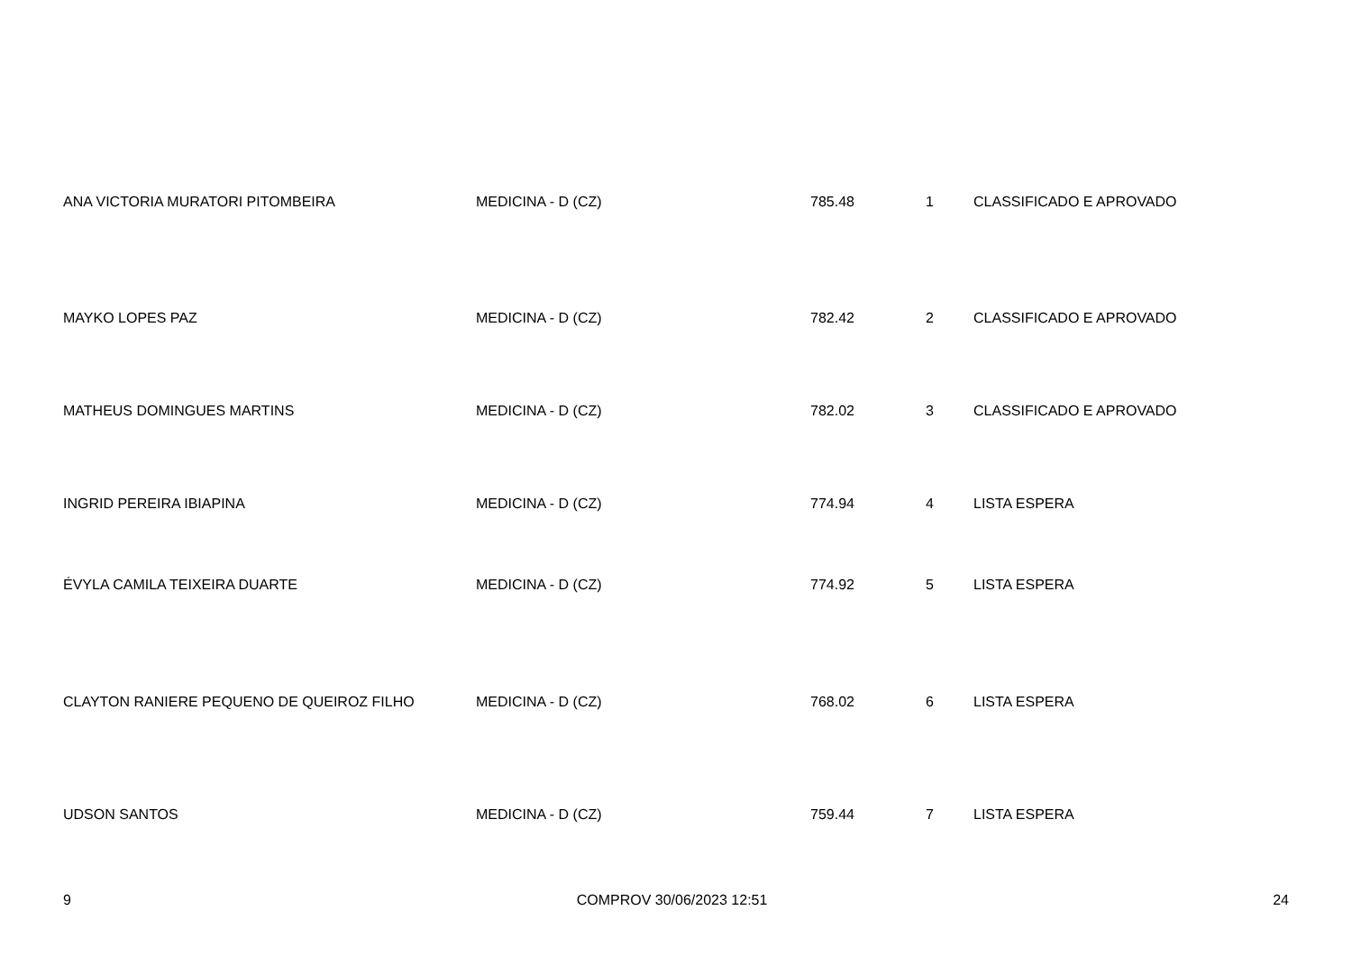| ANA VICTORIA MURATORI PITOMBEIRA | MEDICINA - D (CZ) | 785.48 | 1 | CLASSIFICADO E APROVADO |
| MAYKO LOPES PAZ | MEDICINA - D (CZ) | 782.42 | 2 | CLASSIFICADO E APROVADO |
| MATHEUS DOMINGUES MARTINS | MEDICINA - D (CZ) | 782.02 | 3 | CLASSIFICADO E APROVADO |
| INGRID PEREIRA IBIAPINA | MEDICINA - D (CZ) | 774.94 | 4 | LISTA ESPERA |
| ÉVYLA CAMILA TEIXEIRA DUARTE | MEDICINA - D (CZ) | 774.92 | 5 | LISTA ESPERA |
| CLAYTON RANIERE PEQUENO DE QUEIROZ FILHO | MEDICINA - D (CZ) | 768.02 | 6 | LISTA ESPERA |
| UDSON SANTOS | MEDICINA - D (CZ) | 759.44 | 7 | LISTA ESPERA |
9 COMPROV 30/06/2023 12:51 24